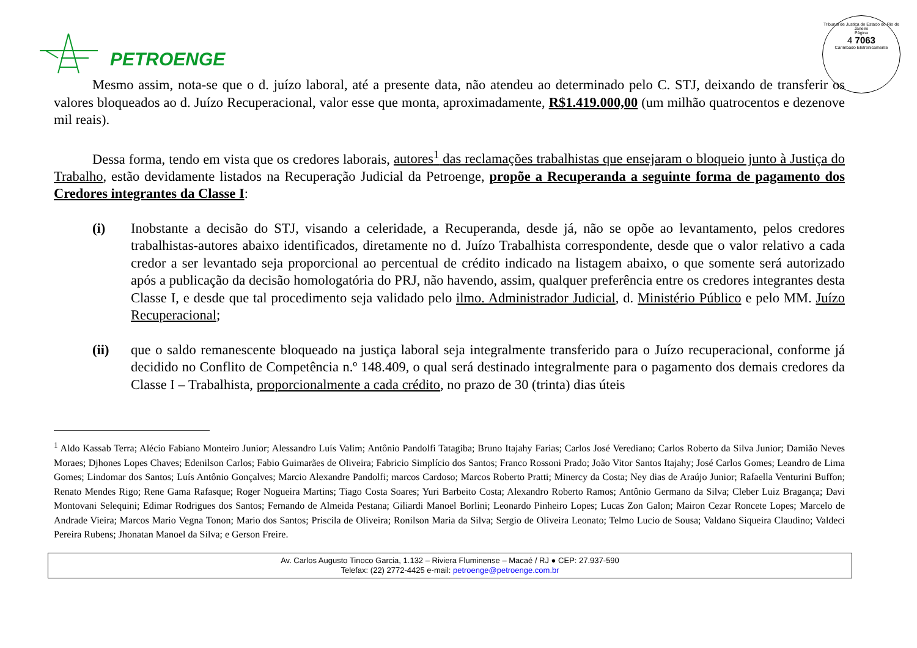PETROENGE
Tribunal de Justiça do Estado do Rio de Janeiro
Página
4 7063
Carimbado Eletronicamente
Mesmo assim, nota-se que o d. juízo laboral, até a presente data, não atendeu ao determinado pelo C. STJ, deixando de transferir os valores bloqueados ao d. Juízo Recuperacional, valor esse que monta, aproximadamente, R$1.419.000,00 (um milhão quatrocentos e dezenove mil reais).
Dessa forma, tendo em vista que os credores laborais, autores<sup>1</sup> das reclamações trabalhistas que ensejaram o bloqueio junto à Justiça do Trabalho, estão devidamente listados na Recuperação Judicial da Petroenge, propõe a Recuperanda a seguinte forma de pagamento dos Credores integrantes da Classe I:
(i) Inobstante a decisão do STJ, visando a celeridade, a Recuperanda, desde já, não se opõe ao levantamento, pelos credores trabalhistas-autores abaixo identificados, diretamente no d. Juízo Trabalhista correspondente, desde que o valor relativo a cada credor a ser levantado seja proporcional ao percentual de crédito indicado na listagem abaixo, o que somente será autorizado após a publicação da decisão homologatória do PRJ, não havendo, assim, qualquer preferência entre os credores integrantes desta Classe I, e desde que tal procedimento seja validado pelo ilmo. Administrador Judicial, d. Ministério Público e pelo MM. Juízo Recuperacional;
(ii) que o saldo remanescente bloqueado na justiça laboral seja integralmente transferido para o Juízo recuperacional, conforme já decidido no Conflito de Competência n.º 148.409, o qual será destinado integralmente para o pagamento dos demais credores da Classe I – Trabalhista, proporcionalmente a cada crédito, no prazo de 30 (trinta) dias úteis
<sup>1</sup> Aldo Kassab Terra; Alécio Fabiano Monteiro Junior; Alessandro Luís Valim; Antônio Pandolfi Tatagiba; Bruno Itajahy Farias; Carlos José Verediano; Carlos Roberto da Silva Junior; Damião Neves Moraes; Djhones Lopes Chaves; Edenilson Carlos; Fabio Guimarães de Oliveira; Fabricio Simplício dos Santos; Franco Rossoni Prado; João Vitor Santos Itajahy; José Carlos Gomes; Leandro de Lima Gomes; Lindomar dos Santos; Luís Antônio Gonçalves; Marcio Alexandre Pandolfi; marcos Cardoso; Marcos Roberto Pratti; Minercy da Costa; Ney dias de Araújo Junior; Rafaella Venturini Buffon; Renato Mendes Rigo; Rene Gama Rafasque; Roger Nogueira Martins; Tiago Costa Soares; Yuri Barbeito Costa; Alexandro Roberto Ramos; Antônio Germano da Silva; Cleber Luiz Bragança; Davi Montovani Selequini; Edimar Rodrigues dos Santos; Fernando de Almeida Pestana; Giliardi Manoel Borlini; Leonardo Pinheiro Lopes; Lucas Zon Galon; Mairon Cezar Roncete Lopes; Marcelo de Andrade Vieira; Marcos Mario Vegna Tonon; Mario dos Santos; Priscila de Oliveira; Ronilson Maria da Silva; Sergio de Oliveira Leonato; Telmo Lucio de Sousa; Valdano Siqueira Claudino; Valdeci Pereira Rubens; Jhonatan Manoel da Silva; e Gerson Freire.
Av. Carlos Augusto Tinoco Garcia, 1.132 – Riviera Fluminense – Macaé / RJ ● CEP: 27.937-590
Telefax: (22) 2772-4425 e-mail: petroenge@petroenge.com.br